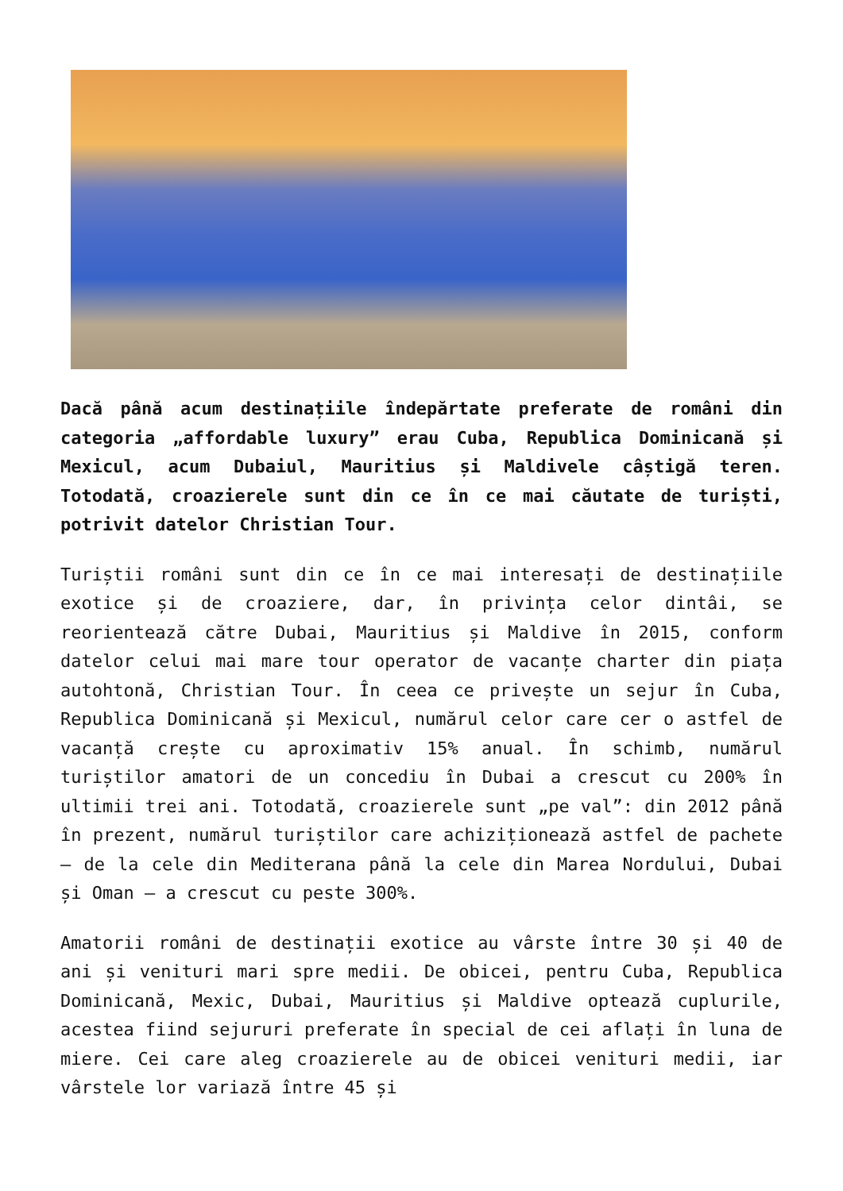Dacă până acum destinațiile îndepărtate preferate de români din categoria „affordable luxury” erau Cuba, Republica Dominicană și Mexicul, acum Dubaiul, Mauritius și Maldivele câștigă teren. Totodată, croazierele sunt din ce în ce mai căutate de turiști, potrivit datelor Christian Tour.
Turiștii români sunt din ce în ce mai interesați de destinațiile exotice și de croaziere, dar, în privința celor dintâi, se reorientează către Dubai, Mauritius și Maldive în 2015, conform datelor celui mai mare tour operator de vacanțe charter din piața autohtonă, Christian Tour. În ceea ce privește un sejur în Cuba, Republica Dominicană și Mexicul, numărul celor care cer o astfel de vacanță crește cu aproximativ 15% anual. În schimb, numărul turiștilor amatori de un concediu în Dubai a crescut cu 200% în ultimii trei ani. Totodată, croazierele sunt „pe val”: din 2012 până în prezent, numărul turiștilor care achiziționează astfel de pachete – de la cele din Mediterana până la cele din Marea Nordului, Dubai și Oman – a crescut cu peste 300%.
Amatorii români de destinații exotice au vârste între 30 și 40 de ani și venituri mari spre medii. De obicei, pentru Cuba, Republica Dominicană, Mexic, Dubai, Mauritius și Maldive optează cuplurile, acestea fiind sejururi preferate în special de cei aflați în luna de miere. Cei care aleg croazierele au de obicei venituri medii, iar vârstele lor variază între 45 și